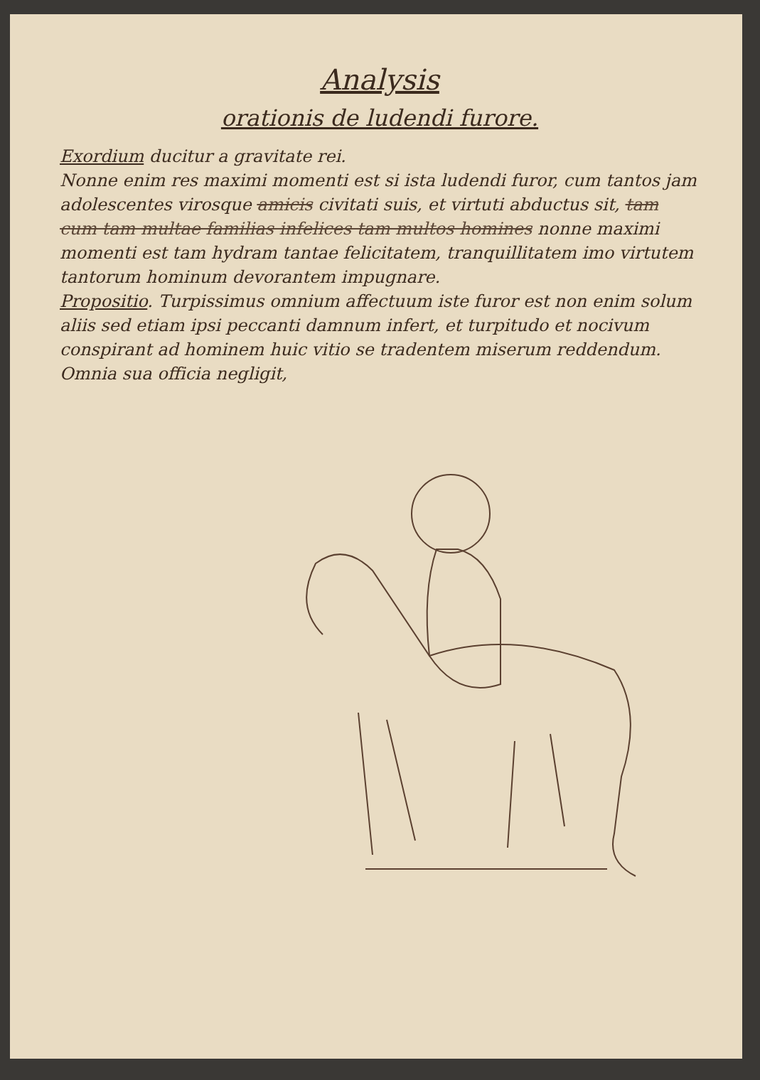Analysis
orationis de ludendi furore.
Exordium ducitur a gravitate rei.
Nonne enim res maximi momenti est si ista ludendi furor, cum tantos jam adolescentes virosque amicis civitati suis, et virtuti abductus sit, tam cum tam multae familias infelices tam multos homines nonne maximi momenti est tam hydram tantae felicitatem, tranquillitatem imo virtutem tantorum hominum devorantem impugnare.
Propositio. Turpissimus omnium affectuum iste furor est non enim solum aliis sed etiam ipsi peccanti damnum infert, et turpitudo et nocivum conspirant ad hominem huic vitio se tradentem miserum reddendum. Omnia sua officia negligit,